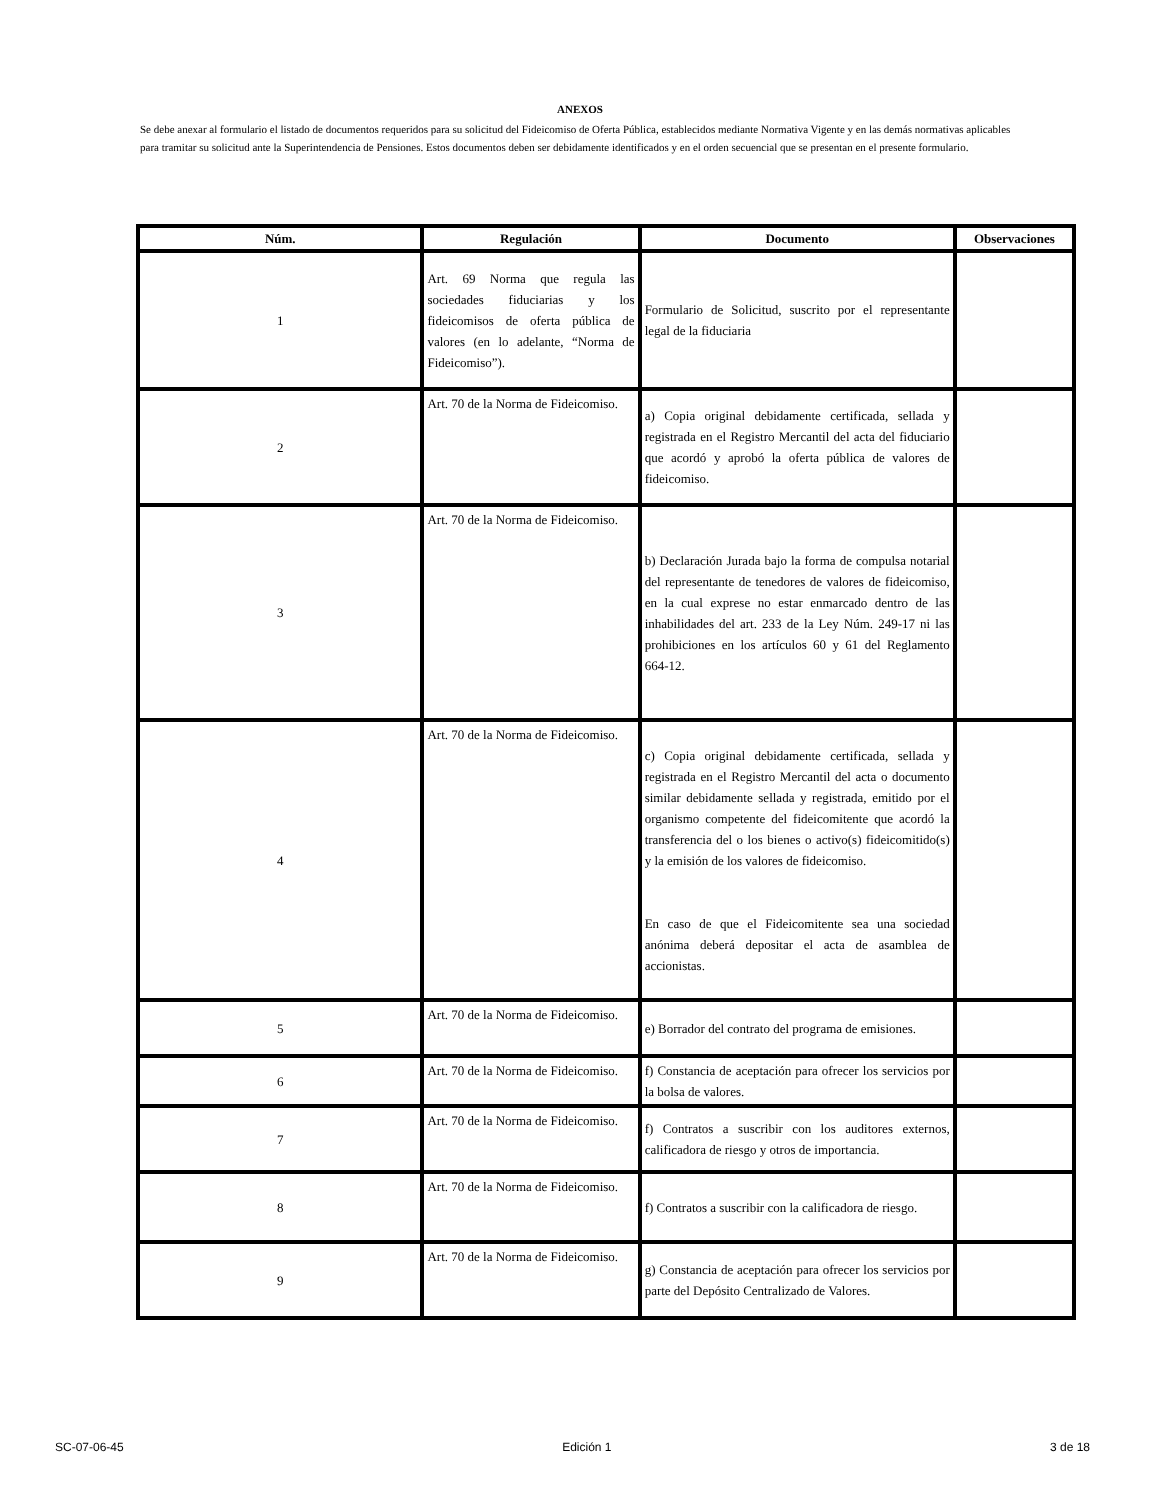ANEXOS
Se debe anexar al formulario el listado de documentos requeridos para su solicitud del Fideicomiso de Oferta Pública, establecidos mediante Normativa Vigente y en las demás normativas aplicables para tramitar su solicitud ante la Superintendencia de Pensiones. Estos documentos deben ser debidamente identificados y en el orden secuencial que se presentan en el presente formulario.
| Núm. | Regulación | Documento | Observaciones |
| --- | --- | --- | --- |
| 1 | Art. 69 Norma que regula las sociedades fiduciarias y los fideicomisos de oferta pública de valores (en lo adelante, “Norma de Fideicomiso”). | Formulario de Solicitud, suscrito por el representante legal de la fiduciaria | |
| 2 | Art. 70 de la Norma de Fideicomiso. | a) Copia original debidamente certificada, sellada y registrada en el Registro Mercantil del acta del fiduciario que acordó y aprobó la oferta pública de valores de fideicomiso. | |
| 3 | Art. 70 de la Norma de Fideicomiso. | b) Declaración Jurada bajo la forma de compulsa notarial del representante de tenedores de valores de fideicomiso, en la cual exprese no estar enmarcado dentro de las inhabilidades del art. 233 de la Ley Núm. 249-17 ni las prohibiciones en los artículos 60 y 61 del Reglamento 664-12. | |
| 4 | Art. 70 de la Norma de Fideicomiso. | c) Copia original debidamente certificada, sellada y registrada en el Registro Mercantil del acta o documento similar debidamente sellada y registrada, emitido por el organismo competente del fideicomitente que acordó la transferencia del o los bienes o activo(s) fideicomitido(s) y la emisión de los valores de fideicomiso. En caso de que el Fideicomitente sea una sociedad anónima deberá depositar el acta de asamblea de accionistas. | |
| 5 | Art. 70 de la Norma de Fideicomiso. | e) Borrador del contrato del programa de emisiones. | |
| 6 | Art. 70 de la Norma de Fideicomiso. | f) Constancia de aceptación para ofrecer los servicios por la bolsa de valores. | |
| 7 | Art. 70 de la Norma de Fideicomiso. | f) Contratos a suscribir con los auditores externos, calificadora de riesgo y otros de importancia. | |
| 8 | Art. 70 de la Norma de Fideicomiso. | f) Contratos a suscribir con la calificadora de riesgo. | |
| 9 | Art. 70 de la Norma de Fideicomiso. | g) Constancia de aceptación para ofrecer los servicios por parte del Depósito Centralizado de Valores. | |
SC-07-06-45 Edición 1 3 de 18